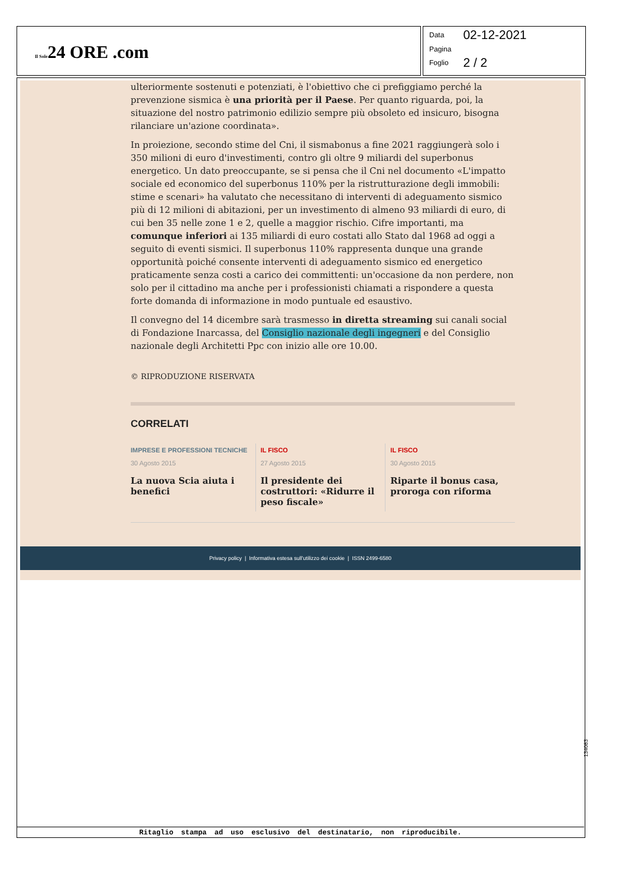Il Sole24 ORE .com
| Data | 02-12-2021 |
| Pagina | |
| Foglio | 2 / 2 |
ulteriormente sostenuti e potenziati, è l'obiettivo che ci prefiggiamo perché la prevenzione sismica è una priorità per il Paese. Per quanto riguarda, poi, la situazione del nostro patrimonio edilizio sempre più obsoleto ed insicuro, bisogna rilanciare un'azione coordinata».
In proiezione, secondo stime del Cni, il sismabonus a fine 2021 raggiungerà solo i 350 milioni di euro d'investimenti, contro gli oltre 9 miliardi del superbonus energetico. Un dato preoccupante, se si pensa che il Cni nel documento «L'impatto sociale ed economico del superbonus 110% per la ristrutturazione degli immobili: stime e scenari» ha valutato che necessitano di interventi di adeguamento sismico più di 12 milioni di abitazioni, per un investimento di almeno 93 miliardi di euro, di cui ben 35 nelle zone 1 e 2, quelle a maggior rischio. Cifre importanti, ma comunque inferiori ai 135 miliardi di euro costati allo Stato dal 1968 ad oggi a seguito di eventi sismici. Il superbonus 110% rappresenta dunque una grande opportunità poiché consente interventi di adeguamento sismico ed energetico praticamente senza costi a carico dei committenti: un'occasione da non perdere, non solo per il cittadino ma anche per i professionisti chiamati a rispondere a questa forte domanda di informazione in modo puntuale ed esaustivo.
Il convegno del 14 dicembre sarà trasmesso in diretta streaming sui canali social di Fondazione Inarcassa, del Consiglio nazionale degli ingegneri e del Consiglio nazionale degli Architetti Ppc con inizio alle ore 10.00.
© RIPRODUZIONE RISERVATA
CORRELATI
IMPRESE E PROFESSIONI TECNICHE
30 Agosto 2015
La nuova Scia aiuta i benefici
IL FISCO
27 Agosto 2015
Il presidente dei costruttori: «Ridurre il peso fiscale»
IL FISCO
30 Agosto 2015
Riparte il bonus casa, proroga con riforma
Privacy policy | Informativa estesa sull'utilizzo dei cookie | ISSN 2499-6580
134083
Ritaglio stampa ad uso esclusivo del destinatario, non riproducibile.